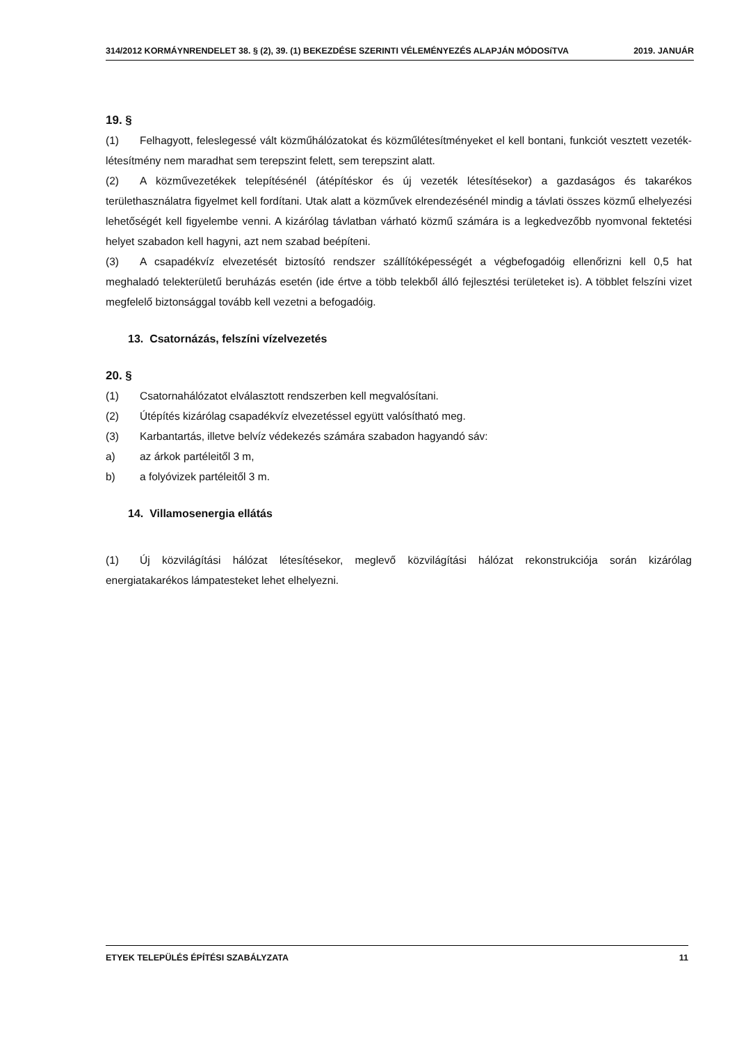314/2012 KORMÁYNRENDELET 38. § (2), 39. (1) BEKEZDÉSE SZERINTI VÉLEMÉNYEZÉS ALAPJÁN MÓDOSíTVA 2019. JANUÁR
19. §
(1) Felhagyott, feleslegessé vált közműhálózatokat és közműlétesítményeket el kell bontani, funkciót vesztett vezeték-létesítmény nem maradhat sem terepszint felett, sem terepszint alatt.
(2) A közművezetékek telepítésénél (átépítéskor és új vezeték létesítésekor) a gazdaságos és takarékos területhasználatra figyelmet kell fordítani. Utak alatt a közművek elrendezésénél mindig a távlati összes közmű elhelyezési lehetőségét kell figyelembe venni. A kizárólag távlatban várható közmű számára is a legkedvezőbb nyomvonal fektetési helyet szabadon kell hagyni, azt nem szabad beépíteni.
(3) A csapadékvíz elvezetését biztosító rendszer szállítóképességét a végbefogadóig ellenőrizni kell 0,5 hat meghaladó telekterületű beruházás esetén (ide értve a több telekből álló fejlesztési területeket is). A többlet felszíni vizet megfelelő biztonsággal tovább kell vezetni a befogadóig.
13. Csatornázás, felszíni vízelvezetés
20. §
(1) Csatornahálózatot elválasztott rendszerben kell megvalósítani.
(2) Útépítés kizárólag csapadékvíz elvezetéssel együtt valósítható meg.
(3) Karbantartás, illetve belvíz védekezés számára szabadon hagyandó sáv:
a) az árkok partéleitől 3 m,
b) a folyóvizek partéleitől 3 m.
14. Villamosenergia ellátás
(1) Új közvilágítási hálózat létesítésekor, meglevő közvilágítási hálózat rekonstrukciója során kizárólag energiatakarékos lámpatesteket lehet elhelyezni.
ETYEK TELEPÜLÉS ÉPÍTÉSI SZABÁLYZATA 11